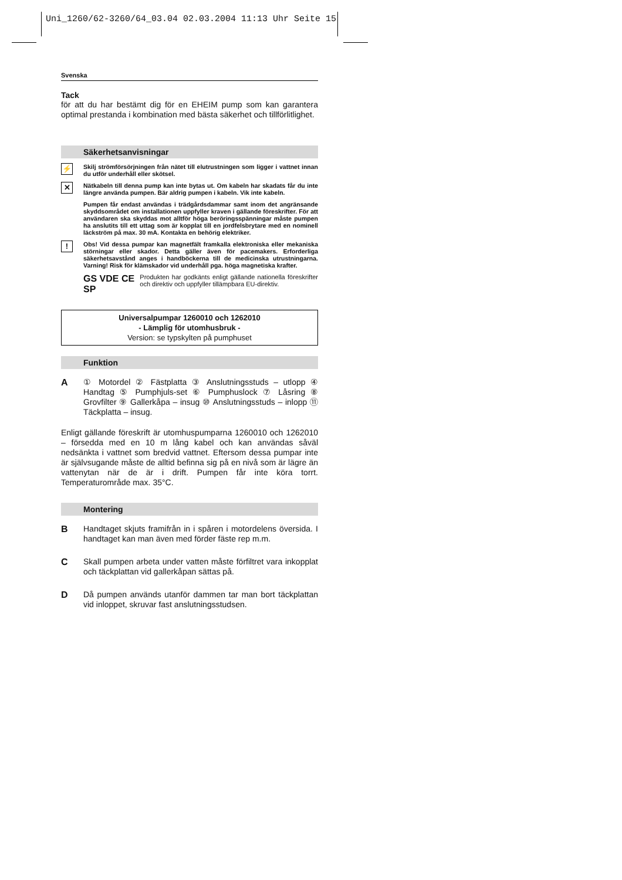Uni_1260/62-3260/64_03.04 02.03.2004 11:13 Uhr Seite 15
Svenska
Tack
för att du har bestämt dig för en EHEIM pump som kan garantera optimal prestanda i kombination med bästa säkerhet och tillförlitlighet.
Säkerhetsanvisningar
⚡
Skilj strömförsörjningen från nätet till elutrustningen som ligger i vattnet innan du utför underhåll eller skötsel.
✕
Nätkabeln till denna pump kan inte bytas ut. Om kabeln har skadats får du inte längre använda pumpen. Bär aldrig pumpen i kabeln. Vik inte kabeln.
Pumpen får endast användas i trädgårdsdammar samt inom det angränsande skyddsområdet om installationen uppfyller kraven i gällande föreskrifter. För att användaren ska skyddas mot alltför höga beröringsspänningar måste pumpen ha anslutits till ett uttag som är kopplat till en jordfelsbrytare med en nominell läckström på max. 30 mA. Kontakta en behörig elektriker.
!
Obs! Vid dessa pumpar kan magnetfält framkalla elektroniska eller mekaniska störningar eller skador. Detta gäller även för pacemakers. Erforderliga säkerhetsavstånd anges i handböckerna till de medicinska utrustningarna. Varning! Risk för klämskador vid underhåll pga. höga magnetiska krafter.
GS VDE CE SP
Produkten har godkänts enligt gällande nationella föreskrifter och direktiv och uppfyller tillämpbara EU-direktiv.
Universalpumpar 1260010 och 1262010
- Lämplig för utomhusbruk -
Version: se typskylten på pumphuset
Funktion
A
① Motordel ② Fästplatta ③ Anslutningsstuds – utlopp ④ Handtag ⑤ Pumphjuls-set ⑥ Pumphuslock ⑦ Låsring ⑧ Grovfilter ⑨ Gallerkåpa – insug ⑩ Anslutningsstuds – inlopp ⑪ Täckplatta – insug.
Enligt gällande föreskrift är utomhuspumparna 1260010 och 1262010 – försedda med en 10 m lång kabel och kan användas såväl nedsänkta i vattnet som bredvid vattnet. Eftersom dessa pumpar inte är självsugande måste de alltid befinna sig på en nivå som är lägre än vattenytan när de är i drift. Pumpen får inte köra torrt. Temperaturområde max. 35°C.
Montering
B
Handtaget skjuts framifrån in i spåren i motordelens översida. I handtaget kan man även med förder fäste rep m.m.
C
Skall pumpen arbeta under vatten måste förfiltret vara inkopplat och täckplattan vid gallerkåpan sättas på.
D
Då pumpen används utanför dammen tar man bort täckplattan vid inloppet, skruvar fast anslutningsstudsen.